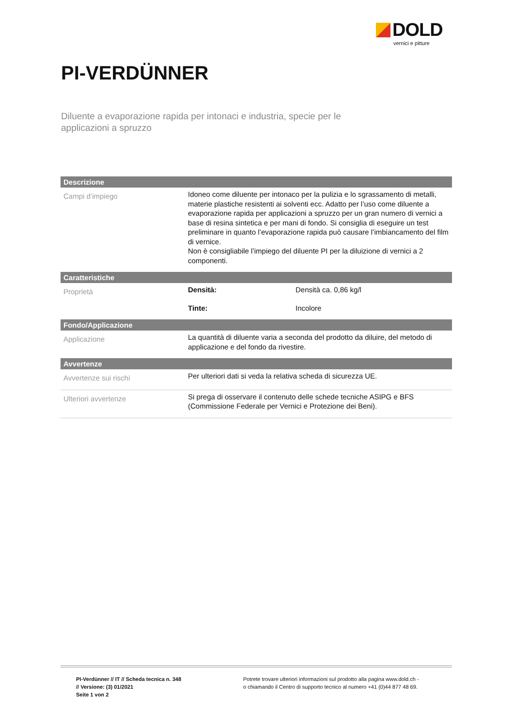DOLD
vernici e pitture
PI-VERDÜNNER
Diluente a evaporazione rapida per intonaci e industria, specie per le applicazioni a spruzzo
| Descrizione | | |
| --- | --- | --- |
| Campi d’impiego | Idoneo come diluente per intonaco per la pulizia e lo sgrassamento di metalli, materie plastiche resistenti ai solventi ecc. Adatto per l’uso come diluente a evaporazione rapida per applicazioni a spruzzo per un gran numero di vernici a base di resina sintetica e per mani di fondo. Si consiglia di eseguire un test preliminare in quanto l’evaporazione rapida può causare l’imbiancamento del film di vernice. Non è consigliabile l’impiego del diluente PI per la diluizione di vernici a 2 componenti. | |
| Caratteristiche | | |
| Proprietà | Densità: | Densità ca. 0,86 kg/l |
| | Tinte: | Incolore |
| Fondo/Applicazione | | |
| Applicazione | La quantità di diluente varia a seconda del prodotto da diluire, del metodo di applicazione e del fondo da rivestire. | |
| Avvertenze | | |
| Avvertenze sui rischi | Per ulteriori dati si veda la relativa scheda di sicurezza UE. | |
| Ulteriori avvertenze | Si prega di osservare il contenuto delle schede tecniche ASIPG e BFS (Commissione Federale per Vernici e Protezione dei Beni). | |
PI-Verdünner // IT // Scheda tecnica n. 348
// Versione: (3) 01/2021
Seite 1 von 2
Potrete trovare ulteriori informazioni sul prodotto alla pagina www.dold.ch -
o chiamando il Centro di supporto tecnico al numero +41 (0)44 877 48 69.